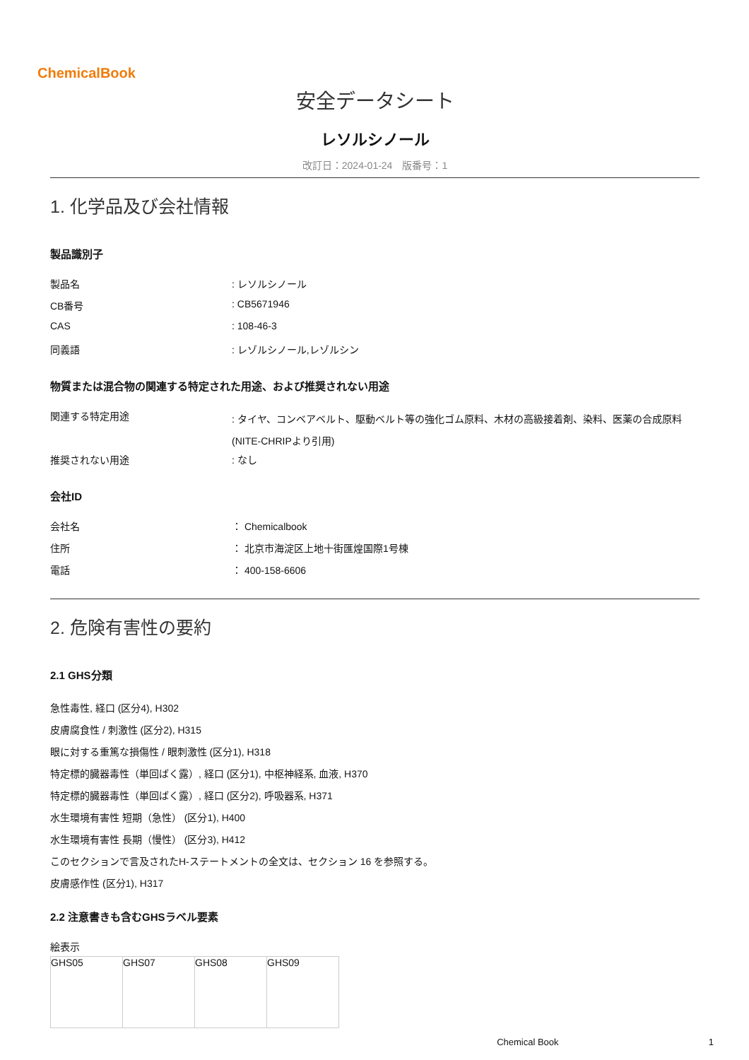ChemicalBook
安全データシート
レソルシノール
改訂日：2024-01-24　版番号：1
1. 化学品及び会社情報
製品識別子
製品名 : レソルシノール
CB番号 : CB5671946
CAS : 108-46-3
同義語 : レゾルシノール,レゾルシン
物質または混合物の関連する特定された用途、および推奨されない用途
関連する特定用途
: タイヤ、コンベアベルト、駆動ベルト等の強化ゴム原料、木材の高級接着剤、染料、医薬の合成原料
(NITE-CHRIPより引用)
推奨されない用途 : なし
会社ID
会社名 ： Chemicalbook
住所 ： 北京市海淀区上地十街匯煌国際1号棟
電話 ： 400-158-6606
2. 危険有害性の要約
2.1 GHS分類
急性毒性, 経口 (区分4), H302
皮膚腐食性 / 刺激性 (区分2), H315
眼に対する重篤な損傷性 / 眼刺激性 (区分1), H318
特定標的臓器毒性（単回ばく露）, 経口 (区分1), 中枢神経系, 血液, H370
特定標的臓器毒性（単回ばく露）, 経口 (区分2), 呼吸器系, H371
水生環境有害性 短期（急性） (区分1), H400
水生環境有害性 長期（慢性） (区分3), H412
このセクションで言及されたH-ステートメントの全文は、セクション 16 を参照する。
皮膚感作性 (区分1), H317
2.2 注意書きも含むGHSラベル要素
絵表示
| GHS05 | GHS07 | GHS08 | GHS09 |
Chemical Book 1